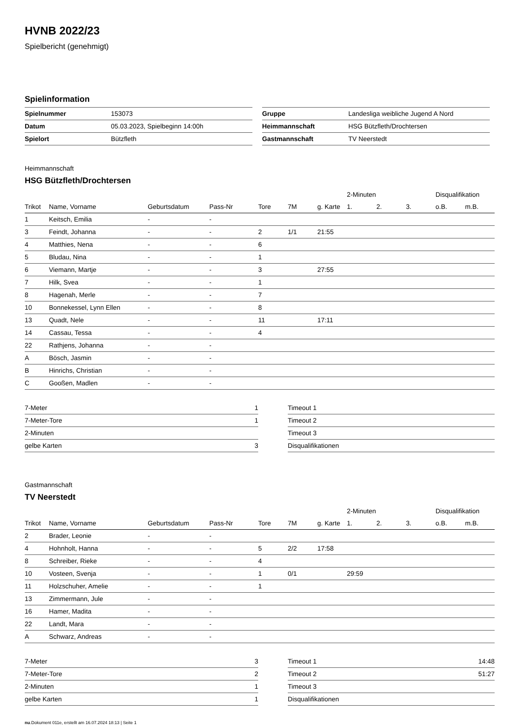HVNB 2022/23
Spielbericht (genehmigt)
Spielinformation
| Spielnummer | 153073 |
| Datum | 05.03.2023, Spielbeginn 14:00h |
| Spielort | Bützfleth |
| Gruppe | Landesliga weibliche Jugend A Nord |
| Heimmannschaft | HSG Bützfleth/Drochtersen |
| Gastmannschaft | TV Neerstedt |
Heimmannschaft
HSG Bützfleth/Drochtersen
| | | | | | | | 2-Minuten | | | Disqualifikation | |
| Trikot | Name, Vorname | Geburtsdatum | Pass-Nr | Tore | 7M | g. Karte | 1. | 2. | 3. | o.B. | m.B. |
| 1 | Keitsch, Emilia | - | - | | | | | | | | |
| 3 | Feindt, Johanna | - | - | 2 | 1/1 | 21:55 | | | | | |
| 4 | Matthies, Nena | - | - | 6 | | | | | | | |
| 5 | Bludau, Nina | - | - | 1 | | | | | | | |
| 6 | Viemann, Martje | - | - | 3 | | 27:55 | | | | | |
| 7 | Hilk, Svea | - | - | 1 | | | | | | | |
| 8 | Hagenah, Merle | - | - | 7 | | | | | | | |
| 10 | Bonnekessel, Lynn Ellen | - | - | 8 | | | | | | | |
| 13 | Quadt, Nele | - | - | 11 | | 17:11 | | | | | |
| 14 | Cassau, Tessa | - | - | 4 | | | | | | | |
| 22 | Rathjens, Johanna | - | - | | | | | | | | |
| A | Bösch, Jasmin | - | - | | | | | | | | |
| B | Hinrichs, Christian | - | - | | | | | | | | |
| C | Gooßen, Madlen | - | - | | | | | | | | |
| 7-Meter | 1 |
| 7-Meter-Tore | 1 |
| 2-Minuten | |
| gelbe Karten | 3 |
| Timeout 1 | |
| Timeout 2 | |
| Timeout 3 | |
| Disqualifikationen | |
Gastmannschaft
TV Neerstedt
| | | | | | | | 2-Minuten | | | Disqualifikation | |
| Trikot | Name, Vorname | Geburtsdatum | Pass-Nr | Tore | 7M | g. Karte | 1. | 2. | 3. | o.B. | m.B. |
| 2 | Brader, Leonie | - | - | | | | | | | | |
| 4 | Hohnholt, Hanna | - | - | 5 | 2/2 | 17:58 | | | | | |
| 8 | Schreiber, Rieke | - | - | 4 | | | | | | | |
| 10 | Vosteen, Svenja | - | - | 1 | 0/1 | | 29:59 | | | | |
| 11 | Holzschuher, Amelie | - | - | 1 | | | | | | | |
| 13 | Zimmermann, Jule | - | - | | | | | | | | |
| 16 | Hamer, Madita | - | - | | | | | | | | |
| 22 | Landt, Mara | - | - | | | | | | | | |
| A | Schwarz, Andreas | - | - | | | | | | | | |
| 7-Meter | 3 |
| 7-Meter-Tore | 2 |
| 2-Minuten | 1 |
| gelbe Karten | 1 |
| Timeout 1 | 14:48 |
| Timeout 2 | 51:27 |
| Timeout 3 | |
| Disqualifikationen | |
nu.Dokument 011e, erstellt am 16.07.2024 18:13 | Seite 1